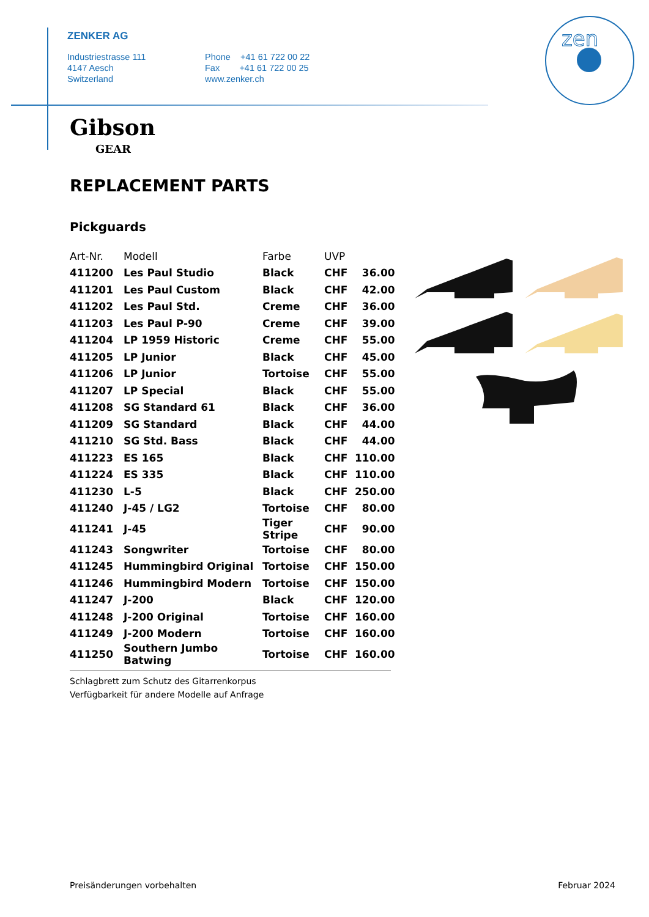ZENKER AG
Industriestrasse 111
4147 Aesch
Switzerland
Phone +41 61 722 00 22
Fax +41 61 722 00 25
www.zenker.ch
zen
Gibson
GEAR
REPLACEMENT PARTS
Pickguards
| Art-Nr. | Modell | Farbe | UVP | |
| --- | --- | --- | --- | --- |
| 411200 | Les Paul Studio | Black | CHF | 36.00 |
| 411201 | Les Paul Custom | Black | CHF | 42.00 |
| 411202 | Les Paul Std. | Creme | CHF | 36.00 |
| 411203 | Les Paul P-90 | Creme | CHF | 39.00 |
| 411204 | LP 1959 Historic | Creme | CHF | 55.00 |
| 411205 | LP Junior | Black | CHF | 45.00 |
| 411206 | LP Junior | Tortoise | CHF | 55.00 |
| 411207 | LP Special | Black | CHF | 55.00 |
| 411208 | SG Standard 61 | Black | CHF | 36.00 |
| 411209 | SG Standard | Black | CHF | 44.00 |
| 411210 | SG Std. Bass | Black | CHF | 44.00 |
| 411223 | ES 165 | Black | CHF | 110.00 |
| 411224 | ES 335 | Black | CHF | 110.00 |
| 411230 | L-5 | Black | CHF | 250.00 |
| 411240 | J-45 / LG2 | Tortoise | CHF | 80.00 |
| 411241 | J-45 | Tiger Stripe | CHF | 90.00 |
| 411243 | Songwriter | Tortoise | CHF | 80.00 |
| 411245 | Hummingbird Original | Tortoise | CHF | 150.00 |
| 411246 | Hummingbird Modern | Tortoise | CHF | 150.00 |
| 411247 | J-200 | Black | CHF | 120.00 |
| 411248 | J-200 Original | Tortoise | CHF | 160.00 |
| 411249 | J-200 Modern | Tortoise | CHF | 160.00 |
| 411250 | Southern Jumbo Batwing | Tortoise | CHF | 160.00 |
Schlagbrett zum Schutz des Gitarrenkorpus
Verfügbarkeit für andere Modelle auf Anfrage
Preisänderungen vorbehalten Februar 2024